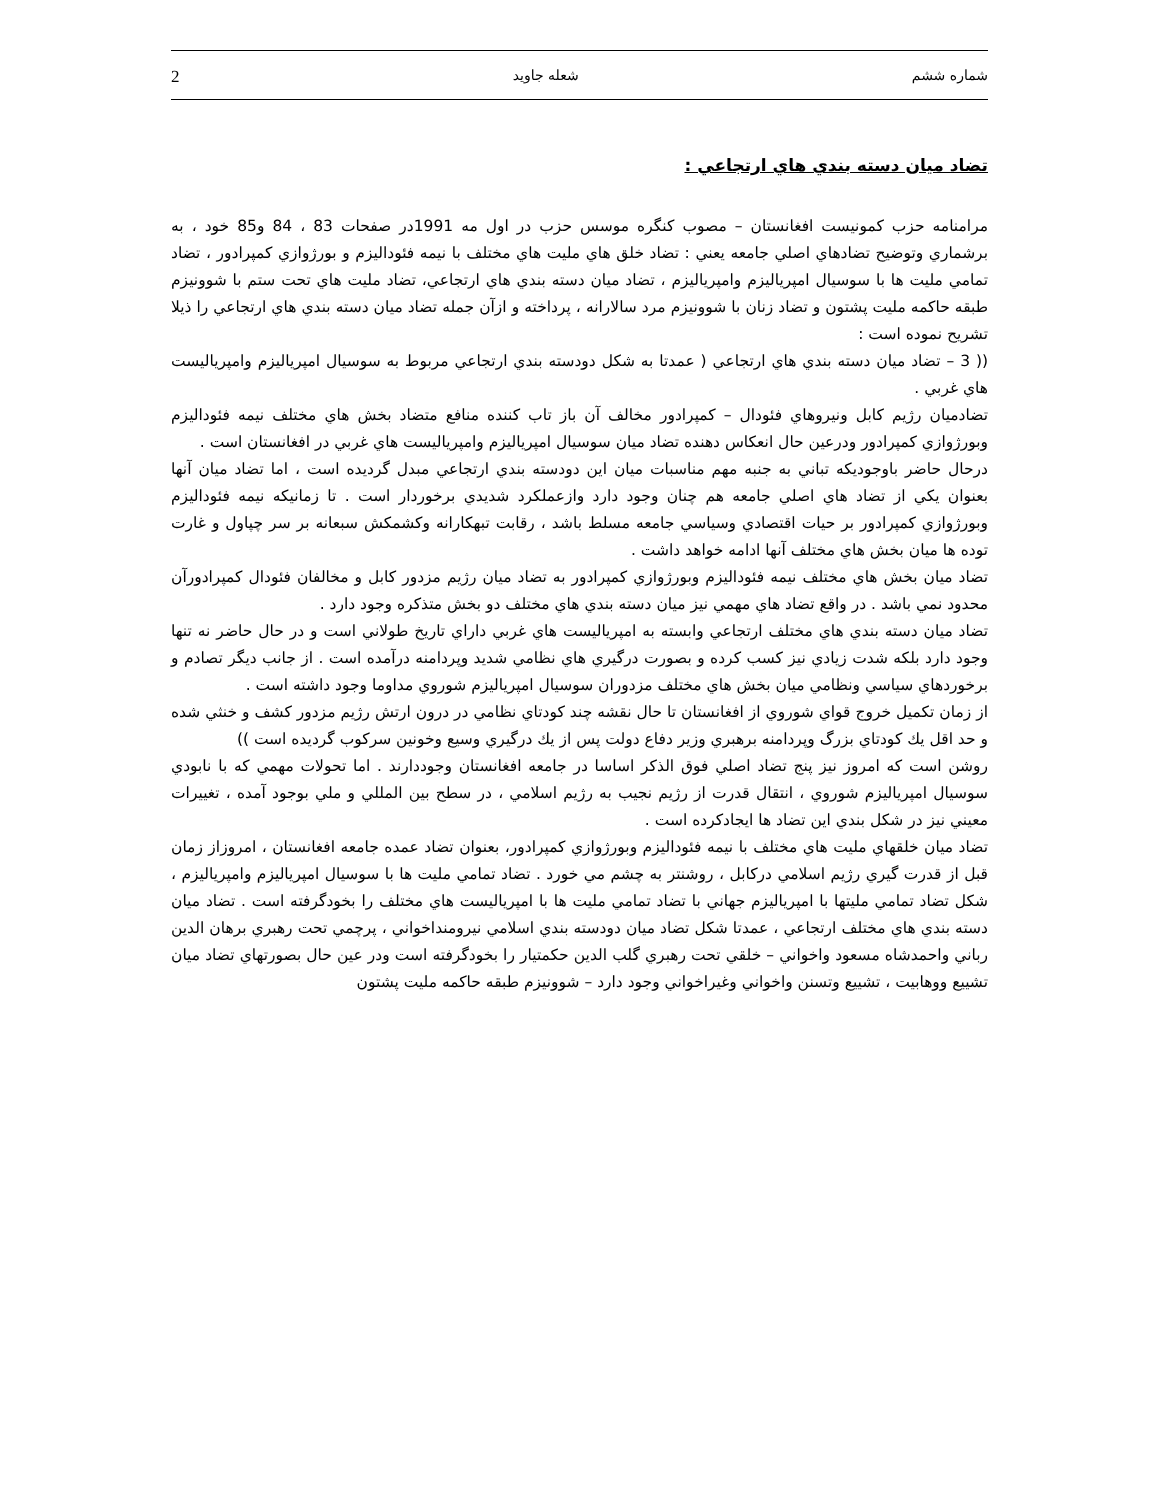شماره ششم شعله جاويد 2
تضاد ميان دسته بندي هاي ارتجاعي :
مرامنامه حزب كمونيست افغانستان – مصوب كنگره موسس حزب در اول مه 1991در صفحات 83 ، 84 و85 خود ، به برشماري وتوضيح تضادهاي اصلي جامعه يعني : تضاد خلق هاي مليت هاي مختلف با نيمه فئوداليزم و بورژوازي كمپرادور ، تضاد تمامي مليت ها با سوسيال امپرياليزم وامپرياليزم ، تضاد ميان دسته بندي هاي ارتجاعي، تضاد مليت هاي تحت ستم با شوونيزم طبقه حاكمه مليت پشتون و تضاد زنان با شوونيزم مرد سالارانه ، پرداخته و ازآن جمله تضاد ميان دسته بندي هاي ارتجاعي را ذيلا تشريح نموده است :
(( 3 – تضاد ميان دسته بندي هاي ارتجاعي ( عمدتا به شكل دودسته بندي ارتجاعي مربوط به سوسيال امپرياليزم وامپرياليست هاي غربي .
تضادميان رژيم كابل ونيروهاي فئودال – كمپرادور مخالف آن باز تاب كننده منافع متضاد بخش هاي مختلف نيمه فئوداليزم وبورژوازي كمپرادور ودرعين حال انعكاس دهنده تضاد ميان سوسيال امپرياليزم وامپرياليست هاي غربي در افغانستان است .
درحال حاضر باوجوديكه تباني به جنبه مهم مناسبات ميان اين دودسته بندي ارتجاعي مبدل گرديده است ، اما تضاد ميان آنها بعنوان يكي از تضاد هاي اصلي جامعه هم چنان وجود دارد وازعملكرد شديدي برخوردار است . تا زمانيكه نيمه فئوداليزم وبورژوازي كمپرادور بر حيات اقتصادي وسياسي جامعه مسلط باشد ، رقابت تبهكارانه وكشمكش سبعانه بر سر چپاول و غارت توده ها ميان بخش هاي مختلف آنها ادامه خواهد داشت .
تضاد ميان بخش هاي مختلف نيمه فئوداليزم وبورژوازي كمپرادور به تضاد ميان رژيم مزدور كابل و مخالفان فئودال كمپرادورآن محدود نمي باشد . در واقع تضاد هاي مهمي نيز ميان دسته بندي هاي مختلف دو بخش متذكره وجود دارد .
تضاد ميان دسته بندي هاي مختلف ارتجاعي وابسته به امپرياليست هاي غربي داراي تاريخ طولاني است و در حال حاضر نه تنها وجود دارد بلكه شدت زيادي نيز كسب كرده و بصورت درگيري هاي نظامي شديد وپردامنه درآمده است . از جانب ديگر تصادم و برخوردهاي سياسي ونظامي ميان بخش هاي مختلف مزدوران سوسيال امپرياليزم شوروي مداوما وجود داشته است .
از زمان تكميل خروج قواي شوروي از افغانستان تا حال نقشه چند كودتاي نظامي در درون ارتش رژيم مزدور كشف و خنثي شده و حد اقل يك كودتاي بزرگ وپردامنه برهبري وزير دفاع دولت پس از يك درگيري وسيع وخونين سركوب گرديده است ))
روشن است كه امروز نيز پنج تضاد اصلي فوق الذكر اساسا در جامعه افغانستان وجوددارند . اما تحولات مهمي كه با نابودي سوسيال امپرياليزم شوروي ، انتقال قدرت از رژيم نجيب به رژيم اسلامي ، در سطح بين المللي و ملي بوجود آمده ، تغييرات معيني نيز در شكل بندي اين تضاد ها ايجادكرده است .
تضاد ميان خلقهاي مليت هاي مختلف با نيمه فئوداليزم وبورژوازي كمپرادور، بعنوان تضاد عمده جامعه افغانستان ، امروزاز زمان قبل از قدرت گيري رژيم اسلامي دركابل ، روشنتر به چشم مي خورد . تضاد تمامي مليت ها با سوسيال امپرياليزم وامپرياليزم ، شكل تضاد تمامي مليتها با امپرياليزم جهاني با تضاد تمامي مليت ها با امپرياليست هاي مختلف را بخودگرفته است . تضاد ميان دسته بندي هاي مختلف ارتجاعي ، عمدتا شكل تضاد ميان دودسته بندي اسلامي نيرومنداخواني ، پرچمي تحت رهبري برهان الدين رباني واحمدشاه مسعود واخواني – خلقي تحت رهبري گلب الدين حكمتيار را بخودگرفته است ودر عين حال بصورتهاي تضاد ميان تشييع ووهابيت ، تشييع وتسنن واخواني وغيراخواني وجود دارد – شوونيزم طبقه حاكمه مليت پشتون